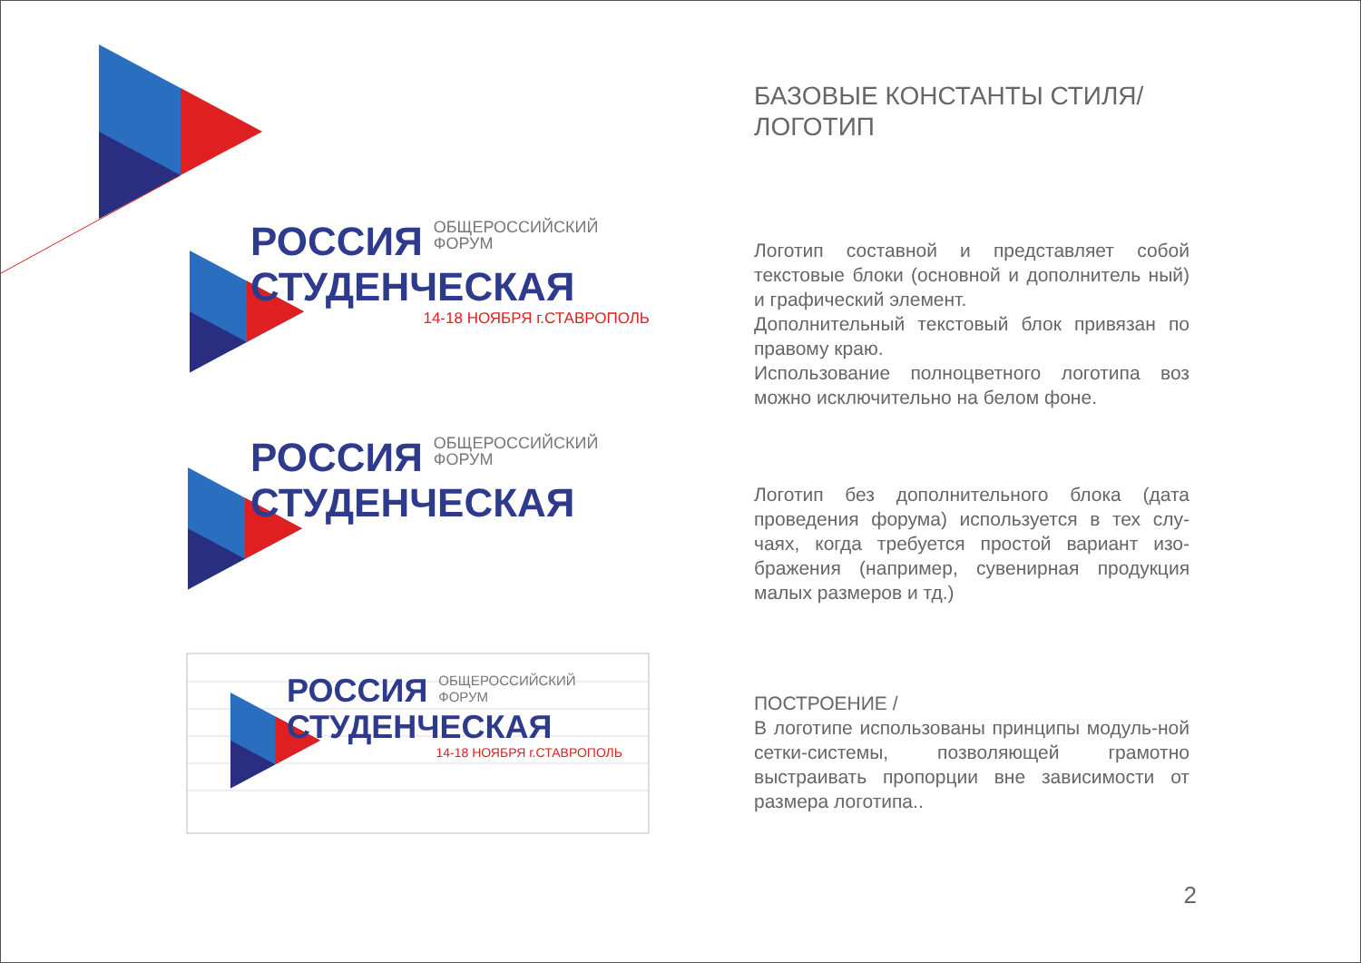РОССИЯ
ОБЩЕРОССИЙСКИЙ
ФОРУМ
СТУДЕНЧЕСКАЯ
14-18 НОЯБРЯ г.СТАВРОПОЛЬ
РОССИЯ
ОБЩЕРОССИЙСКИЙ
ФОРУМ
СТУДЕНЧЕСКАЯ
РОССИЯ
ОБЩЕРОССИЙСКИЙ
ФОРУМ
СТУДЕНЧЕСКАЯ
14-18 НОЯБРЯ г.СТАВРОПОЛЬ
БАЗОВЫЕ КОНСТАНТЫ СТИЛЯ/
ЛОГОТИП
Логотип составной и представляет собой текстовые блоки (основной и дополнитель ный) и графический элемент.
Дополнительный текстовый блок привязан по правому краю.
Использование полноцветного логотипа воз можно исключительно на белом фоне.
Логотип без дополнительного блока (дата проведения форума) используется в тех слу-чаях, когда требуется простой вариант изо-бражения (например, сувенирная продукция малых размеров и тд.)
ПОСТРОЕНИЕ /
В логотипе использованы принципы модуль-ной сетки-системы, позволяющей грамотно выстраивать пропорции вне зависимости от размера логотипа..
2